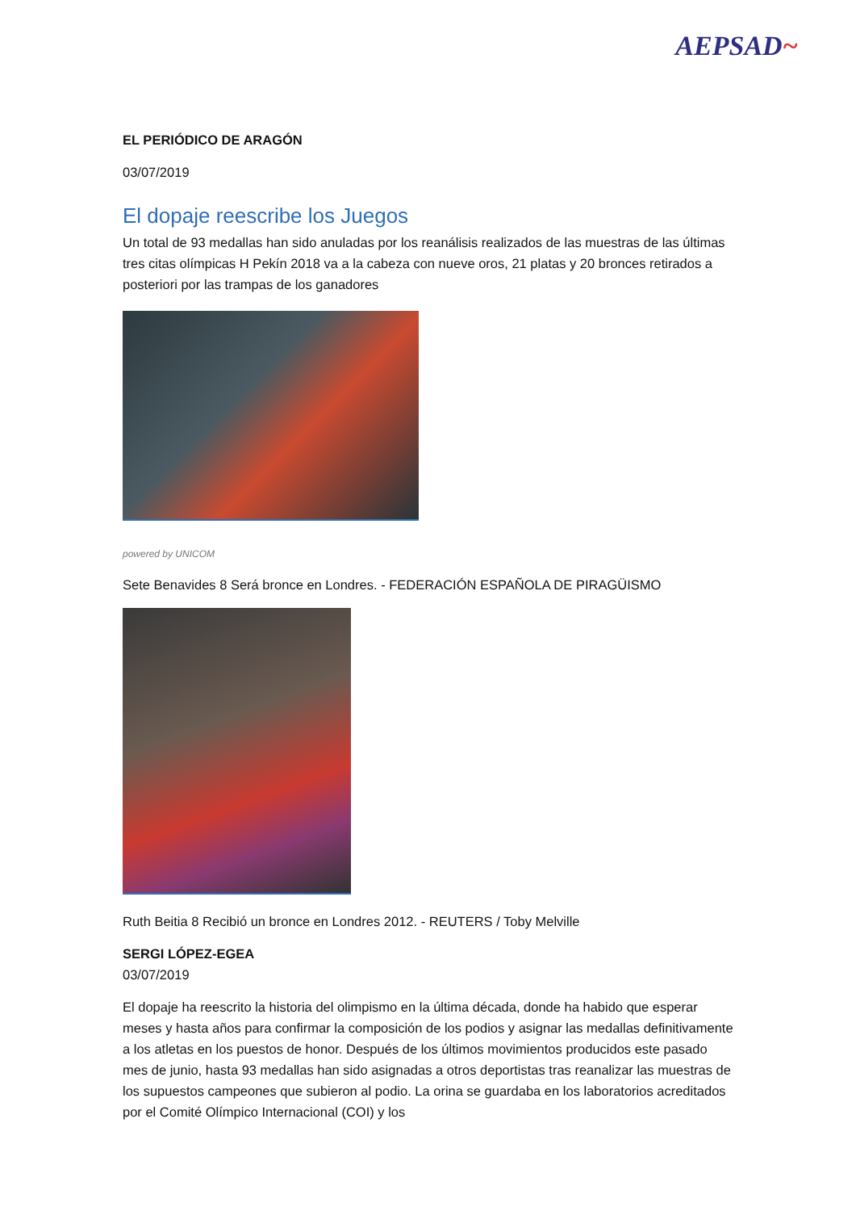AEPSAD~
EL PERIÓDICO DE ARAGÓN
03/07/2019
El dopaje reescribe los Juegos
Un total de 93 medallas han sido anuladas por los reanálisis realizados de las muestras de las últimas tres citas olímpicas H Pekín 2018 va a la cabeza con nueve oros, 21 platas y 20 bronces retirados a posteriori por las trampas de los ganadores
powered by UNICOM
Sete Benavides 8 Será bronce en Londres. - FEDERACIÓN ESPAÑOLA DE PIRAGÜISMO
Ruth Beitia 8 Recibió un bronce en Londres 2012. - REUTERS / Toby Melville
SERGI LÓPEZ-EGEA
03/07/2019
El dopaje ha reescrito la historia del olimpismo en la última década, donde ha habido que esperar meses y hasta años para confirmar la composición de los podios y asignar las medallas definitivamente a los atletas en los puestos de honor. Después de los últimos movimientos producidos este pasado mes de junio, hasta 93 medallas han sido asignadas a otros deportistas tras reanalizar las muestras de los supuestos campeones que subieron al podio. La orina se guardaba en los laboratorios acreditados por el Comité Olímpico Internacional (COI) y los